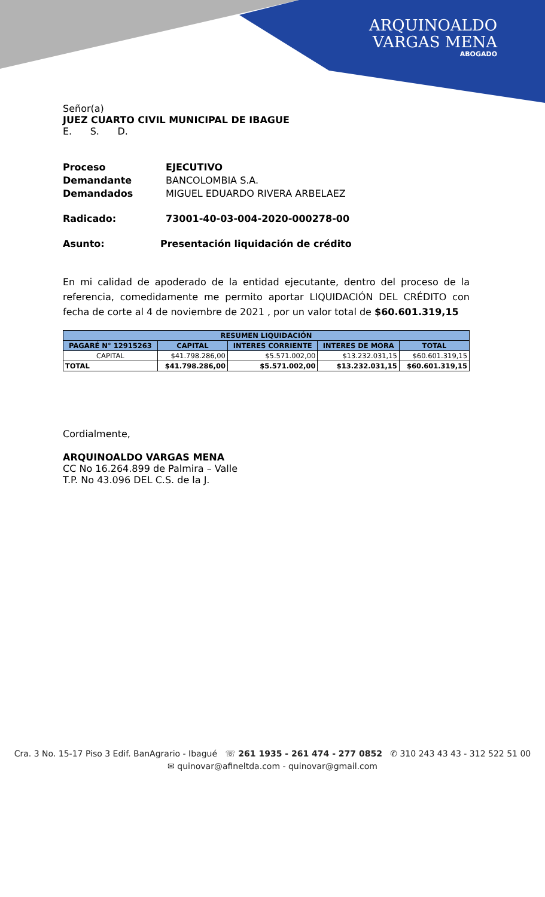ARQUINOALDO
VARGAS MENA
ABOGADO
Señor(a)
JUEZ CUARTO CIVIL MUNICIPAL DE IBAGUE
E. S. D.
Proceso EJECUTIVO
Demandante BANCOLOMBIA S.A.
Demandados MIGUEL EDUARDO RIVERA ARBELAEZ
Radicado: 73001-40-03-004-2020-000278-00
Asunto: Presentación liquidación de crédito
En mi calidad de apoderado de la entidad ejecutante, dentro del proceso de la referencia, comedidamente me permito aportar LIQUIDACIÓN DEL CRÉDITO con fecha de corte al 4 de noviembre de 2021 , por un valor total de $60.601.319,15
| RESUMEN LIQUIDACIÓN | | | | |
| --- | --- | --- | --- | --- |
| PAGARÉ N° 12915263 | CAPITAL | INTERES CORRIENTE | INTERES DE MORA | TOTAL |
| CAPITAL | $41.798.286,00 | $5.571.002,00 | $13.232.031,15 | $60.601.319,15 |
| TOTAL | $41.798.286,00 | $5.571.002,00 | $13.232.031,15 | $60.601.319,15 |
Cordialmente,
ARQUINOALDO VARGAS MENA
CC No 16.264.899 de Palmira – Valle
T.P. No 43.096 DEL C.S. de la J.
Cra. 3 No. 15-17 Piso 3 Edif. BanAgrario - Ibagué ☏ 261 1935 - 261 474 - 277 0852 ✆ 310 243 43 43 - 312 522 51 00
✉ quinovar@afineltda.com - quinovar@gmail.com